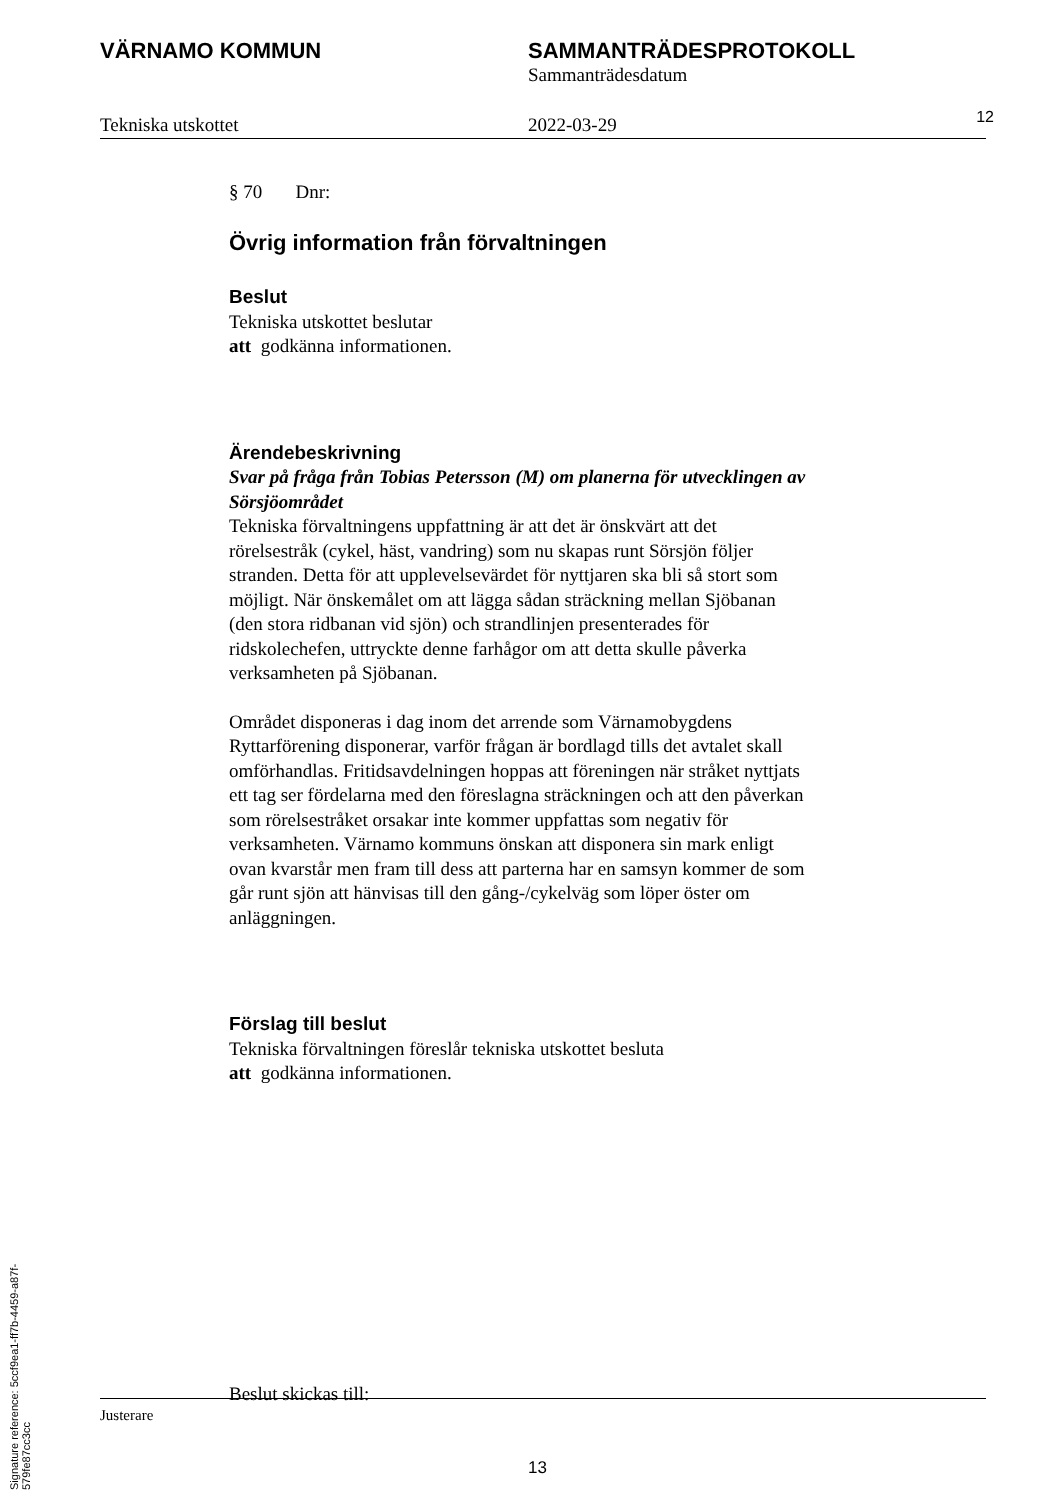VÄRNAMO KOMMUN SAMMANTRÄDESPROTOKOLL
Sammanträdesdatum
Tekniska utskottet 2022-03-29
12
§ 70 Dnr:
Övrig information från förvaltningen
Beslut
Tekniska utskottet beslutar
att godkänna informationen.
Ärendebeskrivning
Svar på fråga från Tobias Petersson (M) om planerna för utvecklingen av Sörsjöområdet
Tekniska förvaltningens uppfattning är att det är önskvärt att det rörelsestråk (cykel, häst, vandring) som nu skapas runt Sörsjön följer stranden. Detta för att upplevelsevärdet för nyttjaren ska bli så stort som möjligt. När önskemålet om att lägga sådan sträckning mellan Sjöbanan (den stora ridbanan vid sjön) och strandlinjen presenterades för ridskolechefen, uttryckte denne farhågor om att detta skulle påverka verksamheten på Sjöbanan.
Området disponeras i dag inom det arrende som Värnamobygdens Ryttarförening disponerar, varför frågan är bordlagd tills det avtalet skall omförhandlas. Fritidsavdelningen hoppas att föreningen när stråket nyttjats ett tag ser fördelarna med den föreslagna sträckningen och att den påverkan som rörelsestråket orsakar inte kommer uppfattas som negativ för verksamheten. Värnamo kommuns önskan att disponera sin mark enligt ovan kvarstår men fram till dess att parterna har en samsyn kommer de som går runt sjön att hänvisas till den gång-/cykelväg som löper öster om anläggningen.
Förslag till beslut
Tekniska förvaltningen föreslår tekniska utskottet besluta
att godkänna informationen.
Beslut skickas till:
Justerare
13
Signature reference: 5ccf9ea1-ff7b-4459-a87f-579fe87cc3cc